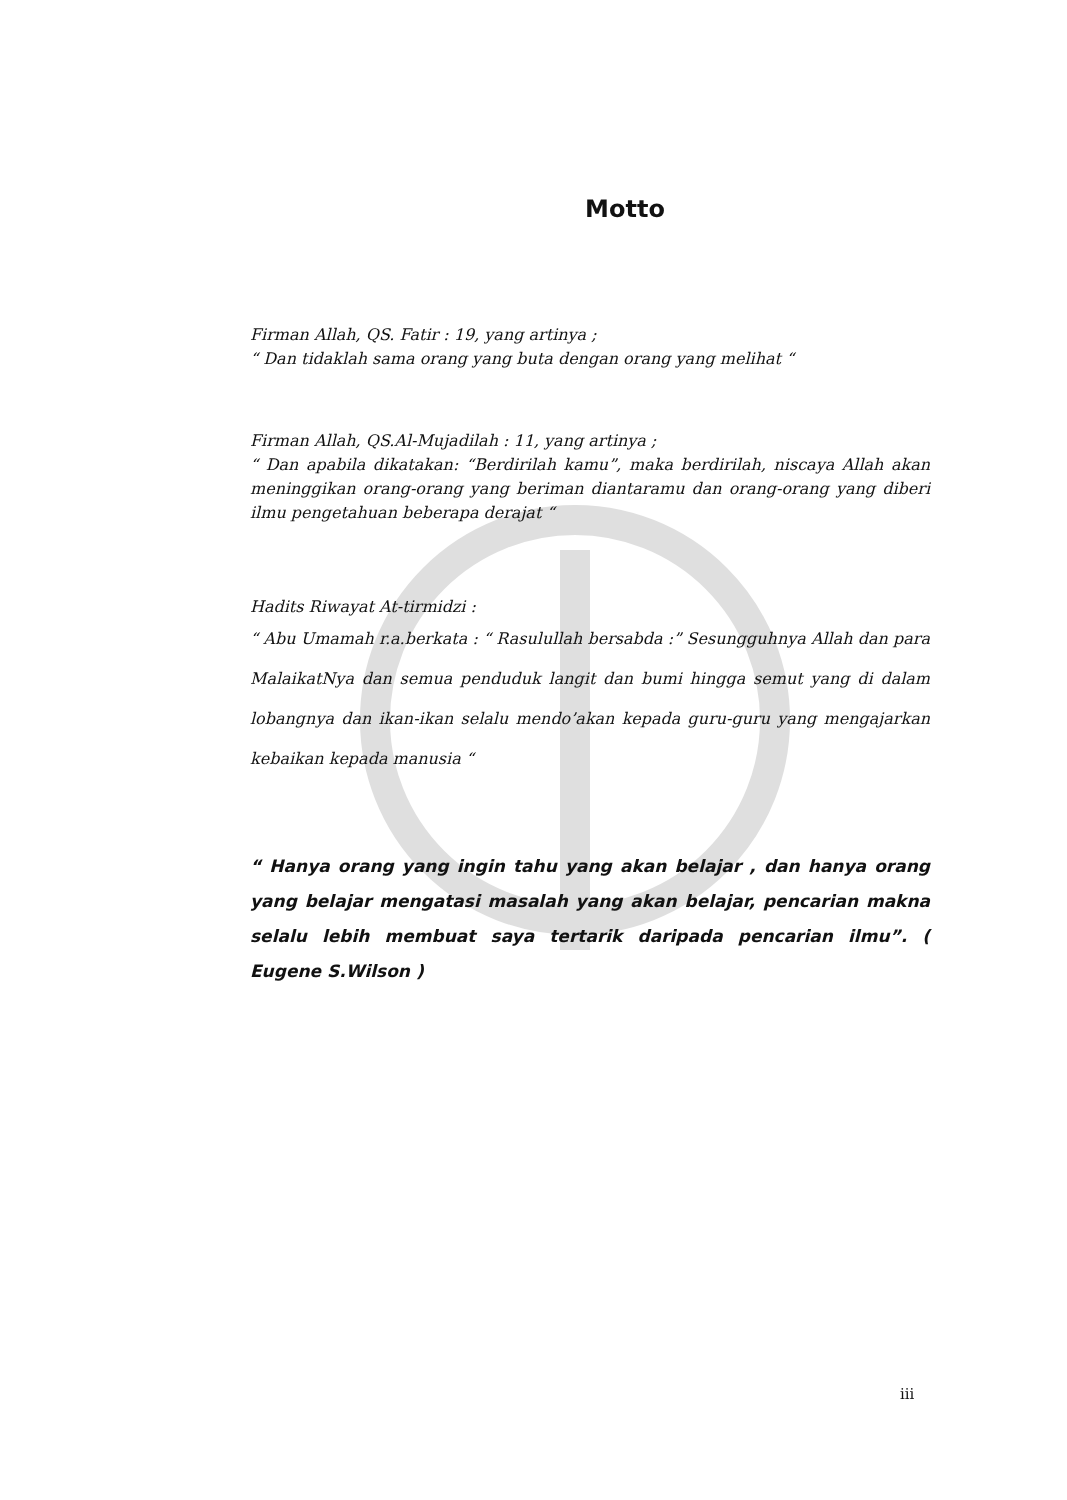Motto
Firman Allah, QS. Fatir : 19, yang artinya ;
“ Dan tidaklah sama orang yang buta dengan orang yang melihat “
Firman Allah, QS.Al-Mujadilah : 11, yang artinya ;
“ Dan apabila dikatakan: “Berdirilah kamu”, maka berdirilah, niscaya Allah akan meninggikan orang-orang yang beriman diantaramu dan orang-orang yang diberi ilmu pengetahuan beberapa derajat “
Hadits Riwayat At-tirmidzi :
“ Abu Umamah r.a.berkata : “ Rasulullah bersabda :” Sesungguhnya Allah dan para MalaikatNya dan semua penduduk langit dan bumi hingga semut yang di dalam lobangnya dan ikan-ikan selalu mendo’akan kepada guru-guru yang mengajarkan kebaikan kepada manusia “
“ Hanya orang yang ingin tahu yang akan belajar , dan hanya orang yang belajar mengatasi masalah yang akan belajar, pencarian makna selalu lebih membuat saya tertarik daripada pencarian ilmu”. ( Eugene S.Wilson )
iii